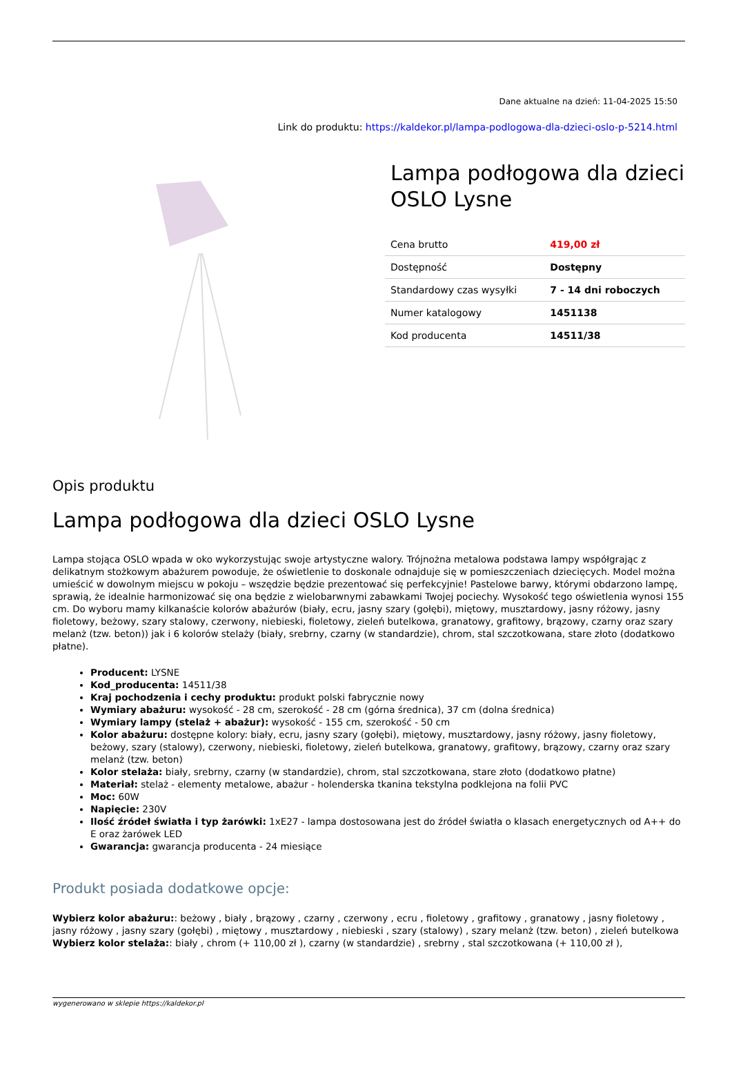Dane aktualne na dzień: 11-04-2025 15:50
Link do produktu: https://kaldekor.pl/lampa-podlogowa-dla-dzieci-oslo-p-5214.html
Lampa podłogowa dla dzieci OSLO Lysne
| Cena brutto | 419,00 zł |
| Dostępność | Dostępny |
| Standardowy czas wysyłki | 7 - 14 dni roboczych |
| Numer katalogowy | 1451138 |
| Kod producenta | 14511/38 |
Opis produktu
Lampa podłogowa dla dzieci OSLO Lysne
Lampa stojąca OSLO wpada w oko wykorzystując swoje artystyczne walory. Trójnożna metalowa podstawa lampy współgrając z delikatnym stożkowym abażurem powoduje, że oświetlenie to doskonale odnajduje się w pomieszczeniach dziecięcych. Model można umieścić w dowolnym miejscu w pokoju – wszędzie będzie prezentować się perfekcyjnie! Pastelowe barwy, którymi obdarzono lampę, sprawią, że idealnie harmonizować się ona będzie z wielobarwnymi zabawkami Twojej pociechy. Wysokość tego oświetlenia wynosi 155 cm. Do wyboru mamy kilkanaście kolorów abażurów (biały, ecru, jasny szary (gołębi), miętowy, musztardowy, jasny różowy, jasny fioletowy, beżowy, szary stalowy, czerwony, niebieski, fioletowy, zieleń butelkowa, granatowy, grafitowy, brązowy, czarny oraz szary melanż (tzw. beton)) jak i 6 kolorów stelaży (biały, srebrny, czarny (w standardzie), chrom, stal szczotkowana, stare złoto (dodatkowo płatne).
Producent: LYSNE
Kod_producenta: 14511/38
Kraj pochodzenia i cechy produktu: produkt polski fabrycznie nowy
Wymiary abażuru: wysokość - 28 cm, szerokość - 28 cm (górna średnica), 37 cm (dolna średnica)
Wymiary lampy (stelaż + abażur): wysokość - 155 cm, szerokość - 50 cm
Kolor abażuru: dostępne kolory: biały, ecru, jasny szary (gołębi), miętowy, musztardowy, jasny różowy, jasny fioletowy, beżowy, szary (stalowy), czerwony, niebieski, fioletowy, zieleń butelkowa, granatowy, grafitowy, brązowy, czarny oraz szary melanż (tzw. beton)
Kolor stelaża: biały, srebrny, czarny (w standardzie), chrom, stal szczotkowana, stare złoto (dodatkowo płatne)
Materiał: stelaż - elementy metalowe, abażur - holenderska tkanina tekstylna podklejona na folii PVC
Moc: 60W
Napięcie: 230V
Ilość źródeł światła i typ żarówki: 1xE27 - lampa dostosowana jest do źródeł światła o klasach energetycznych od A++ do E oraz żarówek LED
Gwarancja: gwarancja producenta - 24 miesiące
Produkt posiada dodatkowe opcje:
Wybierz kolor abażuru:: beżowy , biały , brązowy , czarny , czerwony , ecru , fioletowy , grafitowy , granatowy , jasny fioletowy , jasny różowy , jasny szary (gołębi) , miętowy , musztardowy , niebieski , szary (stalowy) , szary melanż (tzw. beton) , zieleń butelkowa
Wybierz kolor stelaża:: biały , chrom (+ 110,00 zł ), czarny (w standardzie) , srebrny , stal szczotkowana (+ 110,00 zł ),
wygenerowano w sklepie https://kaldekor.pl